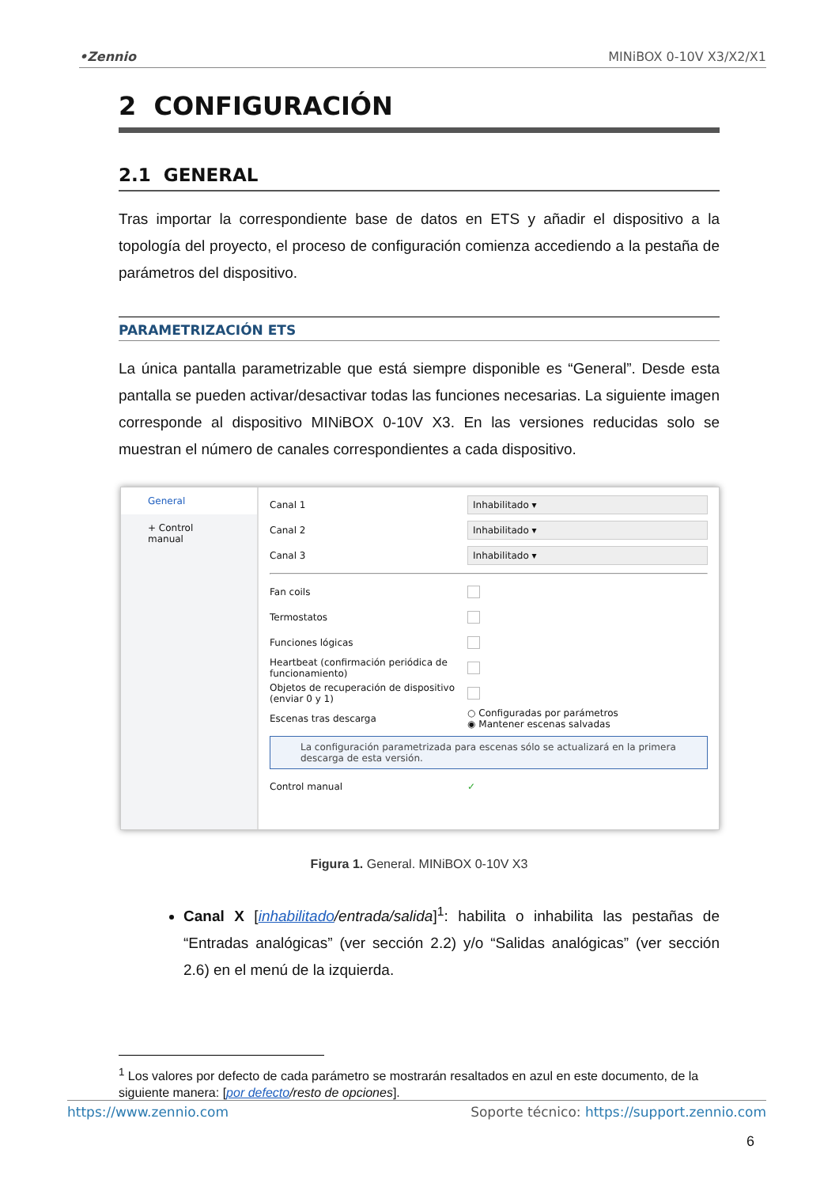•Zennio MINiBOX 0-10V X3/X2/X1
2 CONFIGURACIÓN
2.1 GENERAL
Tras importar la correspondiente base de datos en ETS y añadir el dispositivo a la topología del proyecto, el proceso de configuración comienza accediendo a la pestaña de parámetros del dispositivo.
PARAMETRIZACIÓN ETS
La única pantalla parametrizable que está siempre disponible es “General”. Desde esta pantalla se pueden activar/desactivar todas las funciones necesarias. La siguiente imagen corresponde al dispositivo MINiBOX 0-10V X3. En las versiones reducidas solo se muestran el número de canales correspondientes a cada dispositivo.
General
+ Control manual
Canal 1 Inhabilitado ▾
Canal 2 Inhabilitado ▾
Canal 3 Inhabilitado ▾
Fan coils
Termostatos
Funciones lógicas
Heartbeat (confirmación periódica de funcionamiento)
Objetos de recuperación de dispositivo (enviar 0 y 1)
Escenas tras descarga ○ Configuradas por parámetros
◉ Mantener escenas salvadas
La configuración parametrizada para escenas sólo se actualizará en la primera descarga de esta versión.
Control manual ✓
Figura 1. General. MINiBOX 0-10V X3
Canal X [inhabilitado/entrada/salida]<sup>1</sup>: habilita o inhabilita las pestañas de “Entradas analógicas” (ver sección 2.2) y/o “Salidas analógicas” (ver sección 2.6) en el menú de la izquierda.
<sup>1</sup> Los valores por defecto de cada parámetro se mostrarán resaltados en azul en este documento, de la siguiente manera: [por defecto/resto de opciones].
https://www.zennio.com Soporte técnico: https://support.zennio.com
6